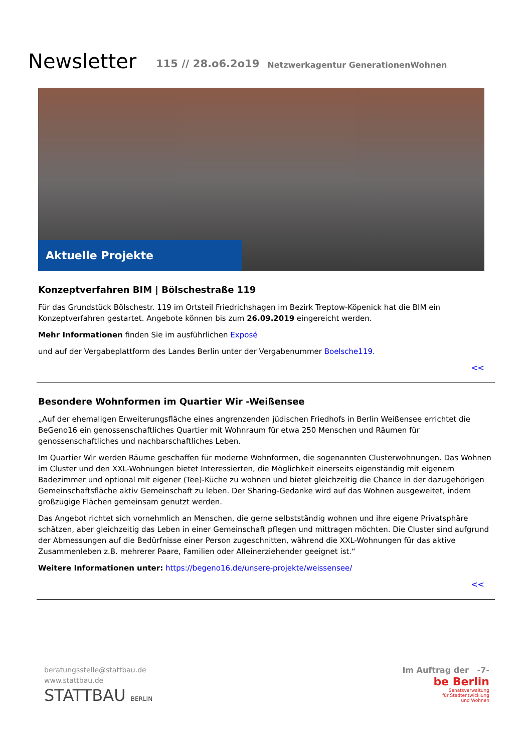Newsletter
115 // 28.o6.2o19
Netzwerkagentur GenerationenWohnen
Aktuelle Projekte
Konzeptverfahren BIM | Bölschestraße 119
Für das Grundstück Bölschestr. 119 im Ortsteil Friedrichshagen im Bezirk Treptow-Köpenick hat die BIM ein Konzeptverfah­ren gestartet. Angebote können bis zum 26.09.2019 eingereicht werden.
Mehr Informationen finden Sie im ausführlichen Exposé
und auf der Vergabeplattform des Landes Berlin unter der Vergabenummer Boelsche119.
<<
Besondere Wohnformen im Quartier Wir -Weißensee
„Auf der ehemaligen Erweiterungsfläche eines angrenzenden jüdischen Friedhofs in Berlin Weißensee errichtet die BeGeno16 ein genossenschaftliches Quartier mit Wohnraum für etwa 250 Menschen und Räumen für genossenschaftliches und nachbarschaftliches Leben.
Im Quartier Wir werden Räume geschaffen für moderne Wohnformen, die sogenannten Clusterwohnungen. Das Wohnen im Cluster und den XXL-Wohnungen bietet Interessierten, die Möglichkeit einerseits eigenständig mit eigenem Badezimmer und optional mit eigener (Tee)-Küche zu wohnen und bietet gleichzeitig die Chance in der dazugehörigen Gemeinschaftsfläche aktiv Gemeinschaft zu leben. Der Sharing-Gedanke wird auf das Wohnen ausgeweitet, indem großzügige Flächen gemeinsam genutzt werden.
Das Angebot richtet sich vornehmlich an Menschen, die gerne selbstständig wohnen und ihre eigene Privatsphäre schätzen, aber gleichzeitig das Leben in einer Gemeinschaft pflegen und mittragen möchten. Die Cluster sind aufgrund der Abmessun­gen auf die Bedürfnisse einer Person zugeschnitten, während die XXL-Wohnungen für das aktive Zusammenleben z.B. mehre­rer Paare, Familien oder Alleinerziehender geeignet ist.“
Weitere Informationen unter: https://begeno16.de/unsere-projekte/weissensee/
<<
beratungsstelle@stattbau.de
www.stattbau.de
STATTBAU BERLIN
Im Auftrag der -7-
be Berlin
Senatsverwaltung
für Stadtentwicklung
und Wohnen